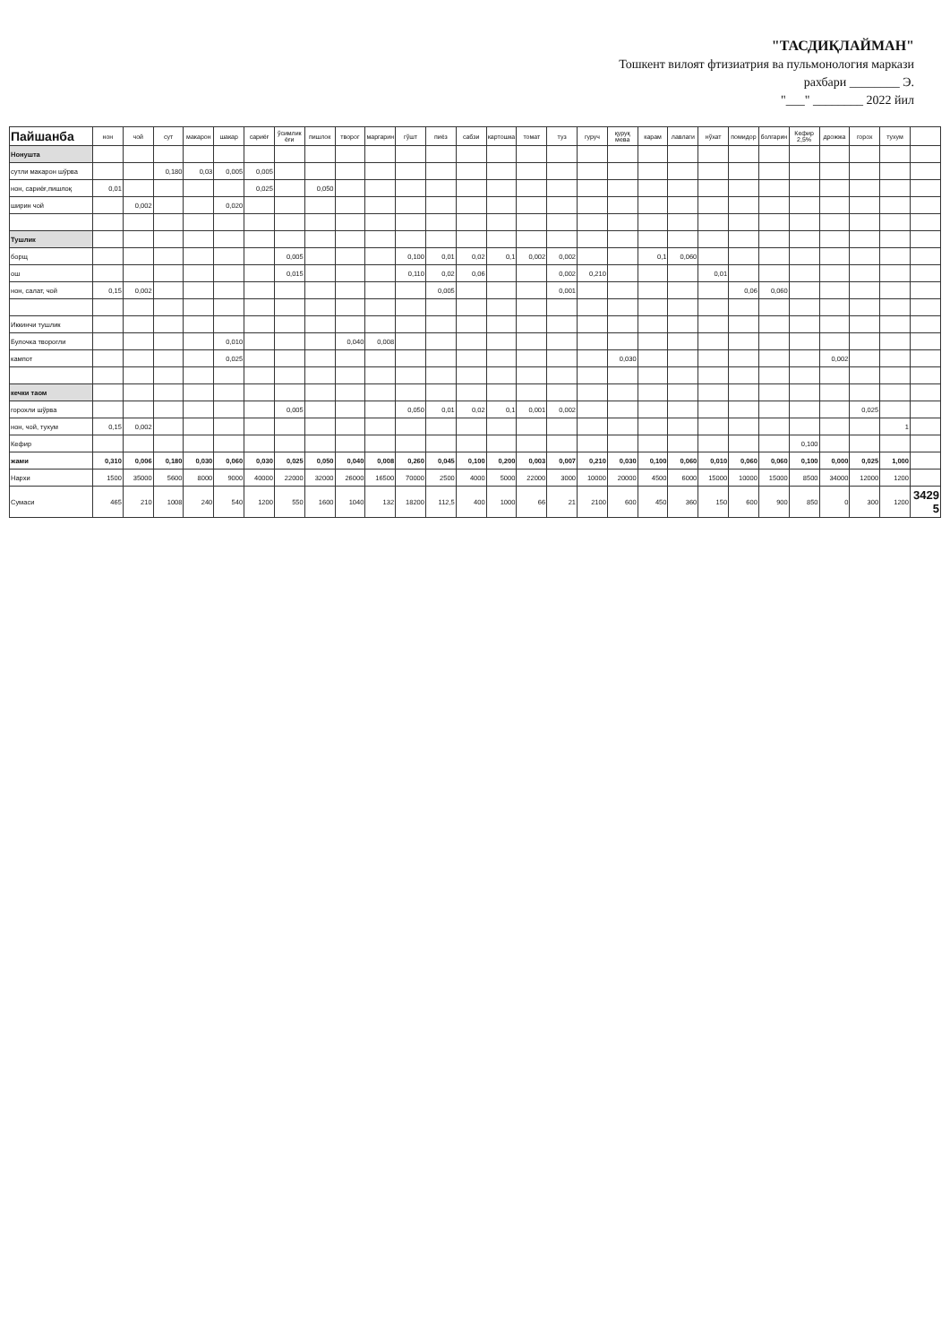"ТАСДИҚЛАЙМАН"
Тошкент вилоят фтизиатрия ва пульмонология маркази
рахбари ________ Э.
"___" ________ 2022 йил
| Пайшанба | нон | чой | сут | макарон | шакар | сариёғ | ўсимлик ёғи | пишлок | творог | маргарин | гўшт | пиёз | сабзи | картошка | томат | туз | гуруч | қуруқ мева | карам | лавлаги | нўхат | помидор | болгарин | Кефир 2,5% | дрожжа | горох | тухум | |
| --- | --- | --- | --- | --- | --- | --- | --- | --- | --- | --- | --- | --- | --- | --- | --- | --- | --- | --- | --- | --- | --- | --- | --- | --- | --- | --- | --- | --- |
| Нонушта | | | | | | | | | | | | | | | | | | | | | | | | | | | | |
| сутли макарон шўрва | | | 0,180 | 0,03 | 0,005 | 0,005 | | | | | | | | | | | | | | | | | | | | | | |
| нон, сариёғ,пишлоқ | 0,01 | | | | | 0,025 | | 0,050 | | | | | | | | | | | | | | | | | | | | |
| ширин чой | | 0,002 | | | 0,020 | | | | | | | | | | | | | | | | | | | | | | | |
| Тушлик | | | | | | | | | | | | | | | | | | | | | | | | | | | | |
| борщ | | | | | | | 0,005 | | | | 0,100 | 0,01 | 0,02 | 0,1 | 0,002 | 0,002 | | | 0,1 | 0,060 | | | | | | | | |
| ош | | | | | | | 0,015 | | | | 0,110 | 0,02 | 0,06 | | | 0,002 | 0,210 | | | | 0,01 | | | | | | | |
| нон, салат, чой | 0,15 | 0,002 | | | | | | | | | | 0,005 | | | | 0,001 | | | | | | 0,06 | 0,060 | | | | | |
| Иккинчи тушлик | | | | | | | | | | | | | | | | | | | | | | | | | | | | |
| Булочка творогли | | | | | 0,010 | | | | 0,040 | 0,008 | | | | | | | | | | | | | | | | | | |
| кампот | | | | | 0,025 | | | | | | | | | | | | | 0,030 | | | | | | | 0,002 | | | |
| кечки таом | | | | | | | | | | | | | | | | | | | | | | | | | | | | |
| горохли шўрва | | | | | | | 0,005 | | | | 0,050 | 0,01 | 0,02 | 0,1 | 0,001 | 0,002 | | | | | | | | | | 0,025 | | |
| нон, чой, тухум | 0,15 | 0,002 | | | | | | | | | | | | | | | | | | | | | | | | | 1 | |
| Кефир | | | | | | | | | | | | | | | | | | | | | | | | 0,100 | | | | |
| жами | 0,310 | 0,006 | 0,180 | 0,030 | 0,060 | 0,030 | 0,025 | 0,050 | 0,040 | 0,008 | 0,260 | 0,045 | 0,100 | 0,200 | 0,003 | 0,007 | 0,210 | 0,030 | 0,100 | 0,060 | 0,010 | 0,060 | 0,060 | 0,100 | 0,000 | 0,025 | 1,000 | |
| Нархи | 1500 | 35000 | 5600 | 8000 | 9000 | 40000 | 22000 | 32000 | 26000 | 16500 | 70000 | 2500 | 4000 | 5000 | 22000 | 3000 | 10000 | 20000 | 4500 | 6000 | 15000 | 10000 | 15000 | 8500 | 34000 | 12000 | 1200 | |
| Сумаси | 465 | 210 | 1008 | 240 | 540 | 1200 | 550 | 1600 | 1040 | 132 | 18200 | 112,5 | 400 | 1000 | 66 | 21 | 2100 | 600 | 450 | 360 | 150 | 600 | 900 | 850 | 0 | 300 | 1200 | 34295 |